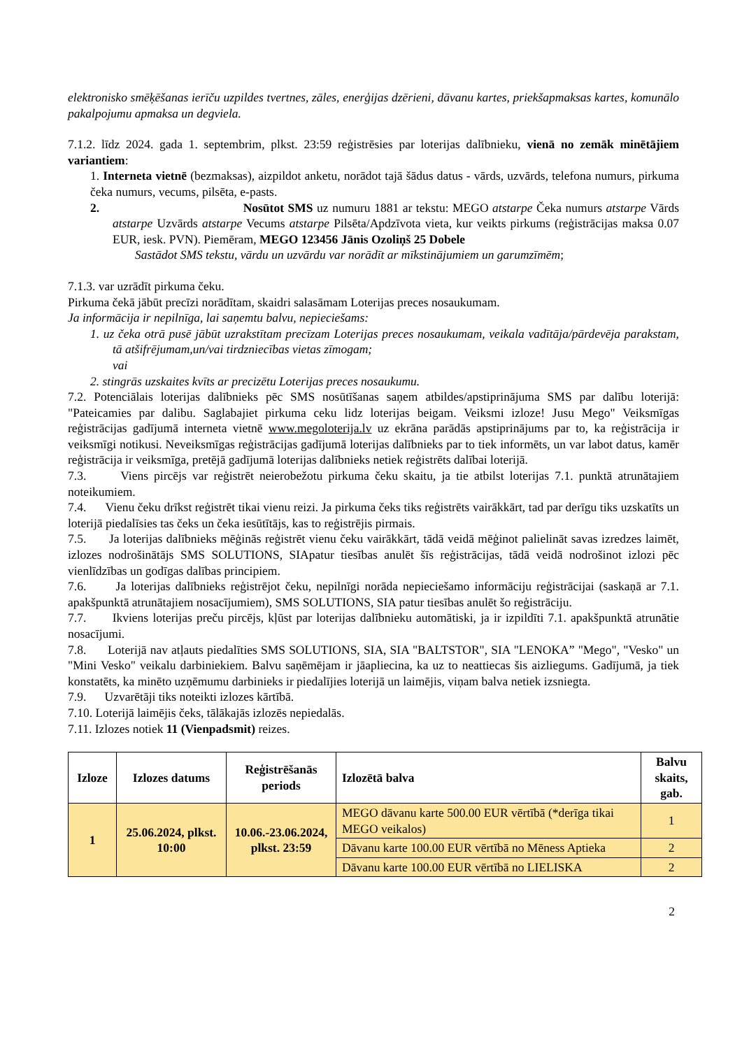elektronisko smēķēšanas ierīču uzpildes tvertnes, zāles, enerģijas dzērieni, dāvanu kartes, priekšapmaksas kartes, komunālo pakalpojumu apmaksa un degviela.
7.1.2. līdz 2024. gada 1. septembrim, plkst. 23:59 reģistrēsies par loterijas dalībnieku, vienā no zemāk minētājiem variantiem:
1. Interneta vietnē (bezmaksas), aizpildot anketu, norādot tajā šādus datus - vārds, uzvārds, telefona numurs, pirkuma čeka numurs, vecums, pilsēta, e-pasts.
2. Nosūtot SMS uz numuru 1881 ar tekstu: MEGO atstarpe Čeka numurs atstarpe Vārds atstarpe Uzvārds atstarpe Vecums atstarpe Pilsēta/Apdzīvota vieta, kur veikts pirkums (reģistrācijas maksa 0.07 EUR, iesk. PVN). Piemēram, MEGO 123456 Jānis Ozoliņš 25 Dobele
Sastādot SMS tekstu, vārdu un uzvārdu var norādīt ar mīkstinājumiem un garumzīmēm;
7.1.3. var uzrādīt pirkuma čeku.
Pirkuma čekā jābūt precīzi norādītam, skaidri salasāmam Loterijas preces nosaukumam.
Ja informācija ir nepilnīga, lai saņemtu balvu, nepieciešams:
1. uz čeka otrā pusē jābūt uzrakstītam precīzam Loterijas preces nosaukumam, veikala vadītāja/pārdevēja parakstam, tā atšifrējumam,un/vai tirdzniecības vietas zīmogam;
vai
2. stingrās uzskaites kvīts ar precizētu Loterijas preces nosaukumu.
7.2. Potenciālais loterijas dalībnieks pēc SMS nosūtīšanas saņem atbildes/apstiprinājuma SMS par dalību loterijā: "Pateicamies par dalibu. Saglabajiet pirkuma ceku lidz loterijas beigam. Veiksmi izloze! Jusu Mego" Veiksmīgas reģistrācijas gadījumā interneta vietnē www.megoloterija.lv uz ekrāna parādās apstiprinājums par to, ka reģistrācija ir veiksmīgi notikusi. Neveiksmīgas reģistrācijas gadījumā loterijas dalībnieks par to tiek informēts, un var labot datus, kamēr reģistrācija ir veiksmīga, pretējā gadījumā loterijas dalībnieks netiek reģistrēts dalībai loterijā.
7.3. Viens pircējs var reģistrēt neierobežotu pirkuma čeku skaitu, ja tie atbilst loterijas 7.1. punktā atrunātajiem noteikumiem.
7.4. Vienu čeku drīkst reģistrēt tikai vienu reizi. Ja pirkuma čeks tiks reģistrēts vairākkārt, tad par derīgu tiks uzskatīts un loterijā piedalīsies tas čeks un čeka iesūtītājs, kas to reģistrējis pirmais.
7.5. Ja loterijas dalībnieks mēģinās reģistrēt vienu čeku vairākkārt, tādā veidā mēģinot palielināt savas izredzes laimēt, izlozes nodrošinātājs SMS SOLUTIONS, SIApatur tiesības anulēt šīs reģistrācijas, tādā veidā nodrošinot izlozi pēc vienlīdzības un godīgas dalības principiem.
7.6. Ja loterijas dalībnieks reģistrējot čeku, nepilnīgi norāda nepieciešamo informāciju reģistrācijai (saskaņā ar 7.1. apakšpunktā atrunātajiem nosacījumiem), SMS SOLUTIONS, SIA patur tiesības anulēt šo reģistrāciju.
7.7. Ikviens loterijas preču pircējs, kļūst par loterijas dalībnieku automātiski, ja ir izpildīti 7.1. apakšpunktā atrunātie nosacījumi.
7.8. Loterijā nav atļauts piedalīties SMS SOLUTIONS, SIA, SIA "BALTSTOR", SIA "LENOKA” "Mego", "Vesko" un "Mini Vesko" veikalu darbiniekiem. Balvu saņēmējam ir jāapliecina, ka uz to neattiecas šis aizliegums. Gadījumā, ja tiek konstatēts, ka minēto uzņēmumu darbinieks ir piedalījies loterijā un laimējis, viņam balva netiek izsniegta.
7.9. Uzvarētāji tiks noteikti izlozes kārtībā.
7.10. Loterijā laimējis čeks, tālākajās izlozēs nepiedalās.
7.11. Izlozes notiek 11 (Vienpadsmit) reizes.
| Izloze | Izlozes datums | Reģistrēšanās periods | Izlozētā balva | Balvu skaits, gab. |
| --- | --- | --- | --- | --- |
| 1 | 25.06.2024, plkst. 10:00 | 10.06.-23.06.2024, plkst. 23:59 | MEGO dāvanu karte 500.00 EUR vērtībā (*derīga tikai MEGO veikalos) | 1 |
| | | | Dāvanu karte 100.00 EUR vērtībā no Mēness Aptieka | 2 |
| | | | Dāvanu karte 100.00 EUR vērtībā no LIELISKA | 2 |
2